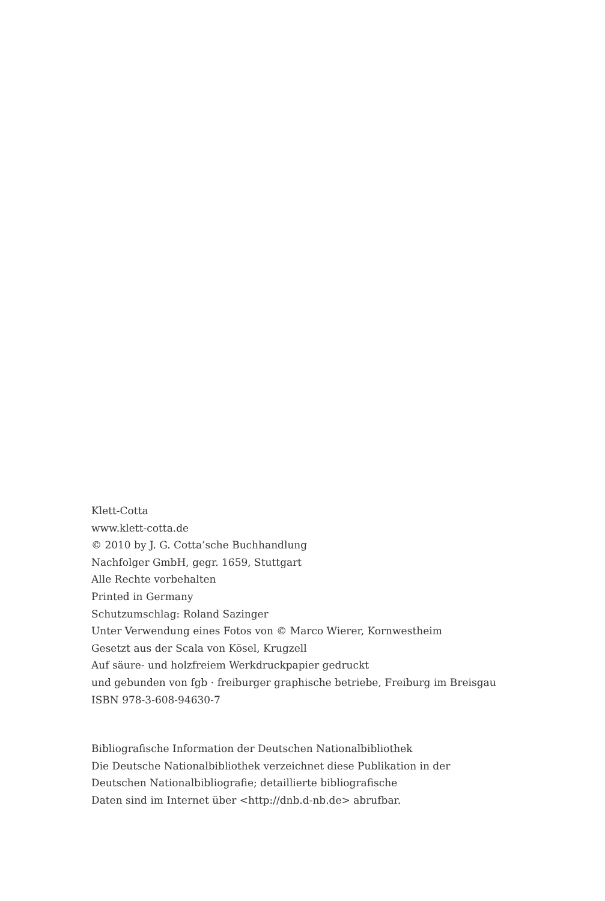Klett-Cotta
www.klett-cotta.de
© 2010 by J. G. Cotta’sche Buchhandlung
Nachfolger GmbH, gegr. 1659, Stuttgart
Alle Rechte vorbehalten
Printed in Germany
Schutzumschlag: Roland Sazinger
Unter Verwendung eines Fotos von © Marco Wierer, Kornwestheim
Gesetzt aus der Scala von Kösel, Krugzell
Auf säure- und holzfreiem Werkdruckpapier gedruckt
und gebunden von fgb · freiburger graphische betriebe, Freiburg im Breisgau
ISBN 978-3-608-94630-7
Bibliografische Information der Deutschen Nationalbibliothek
Die Deutsche Nationalbibliothek verzeichnet diese Publikation in der
Deutschen Nationalbibliografie; detaillierte bibliografische
Daten sind im Internet über <http://dnb.d-nb.de> abrufbar.